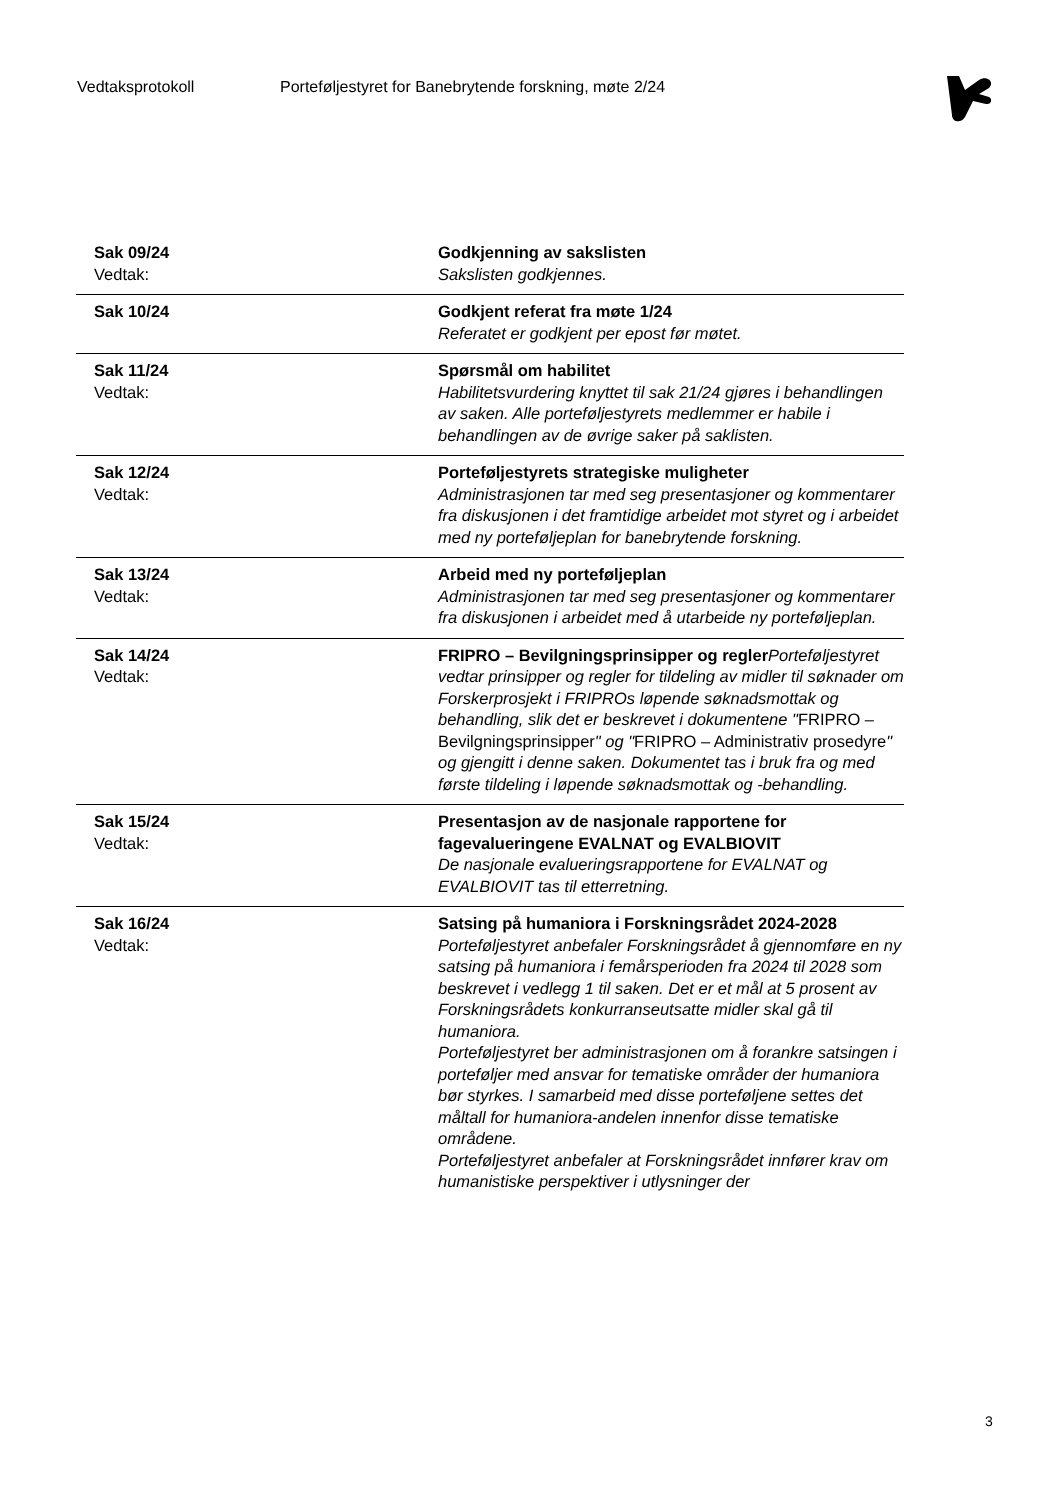Vedtaksprotokoll Porteføljestyret for Banebrytende forskning, møte 2/24
| Sak 09/24 Vedtak: | Godkjenning av sakslisten Sakslisten godkjennes. |
| Sak 10/24 | Godkjent referat fra møte 1/24 Referatet er godkjent per epost før møtet. |
| Sak 11/24 Vedtak: | Spørsmål om habilitet Habilitetsvurdering knyttet til sak 21/24 gjøres i behandlingen av saken. Alle porteføljestyrets medlemmer er habile i behandlingen av de øvrige saker på saklisten. |
| Sak 12/24 Vedtak: | Porteføljestyrets strategiske muligheter Administrasjonen tar med seg presentasjoner og kommentarer fra diskusjonen i det framtidige arbeidet mot styret og i arbeidet med ny porteføljeplan for banebrytende forskning. |
| Sak 13/24 Vedtak: | Arbeid med ny porteføljeplan Administrasjonen tar med seg presentasjoner og kommentarer fra diskusjonen i arbeidet med å utarbeide ny porteføljeplan. |
| Sak 14/24 Vedtak: | FRIPRO – Bevilgningsprinsipper og regler Porteføljestyret vedtar prinsipper og regler for tildeling av midler til søknader om Forskerprosjekt i FRIPROs løpende søknadsmottak og behandling, slik det er beskrevet i dokumentene " FRIPRO – Bevilgningsprinsipper " og " FRIPRO – Administrativ prosedyre " og gjengitt i denne saken. Dokumentet tas i bruk fra og med første tildeling i løpende søknadsmottak og -behandling. |
| Sak 15/24 Vedtak: | Presentasjon av de nasjonale rapportene for fagevalueringene EVALNAT og EVALBIOVIT De nasjonale evalueringsrapportene for EVALNAT og EVALBIOVIT tas til etterretning. |
| Sak 16/24 Vedtak: | Satsing på humaniora i Forskningsrådet 2024-2028 Porteføljestyret anbefaler Forskningsrådet å gjennomføre en ny satsing på humaniora i femårsperioden fra 2024 til 2028 som beskrevet i vedlegg 1 til saken. Det er et mål at 5 prosent av Forskningsrådets konkurranseutsatte midler skal gå til humaniora. Porteføljestyret ber administrasjonen om å forankre satsingen i porteføljer med ansvar for tematiske områder der humaniora bør styrkes. I samarbeid med disse porteføljene settes det måltall for humaniora-andelen innenfor disse tematiske områdene. Porteføljestyret anbefaler at Forskningsrådet innfører krav om humanistiske perspektiver i utlysninger der |
3